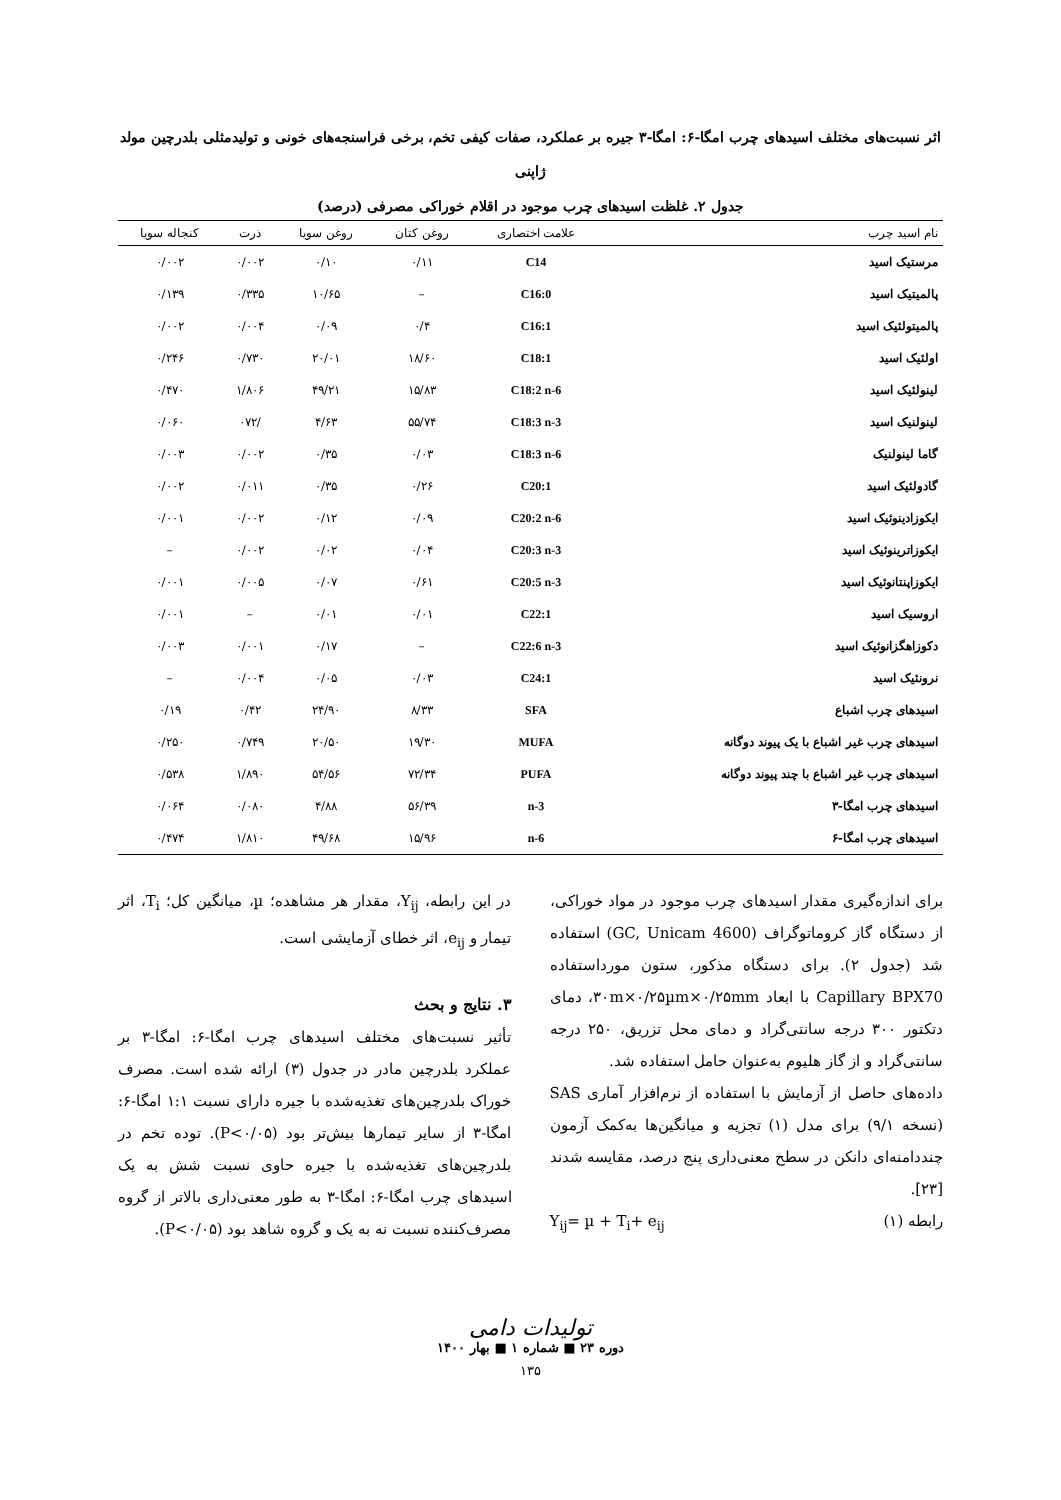اثر نسبت‌های مختلف اسیدهای چرب امگا-۶: امگا-۳ جیره بر عملکرد، صفات کیفی تخم، برخی فراسنجه‌های خونی و تولیدمثلی بلدرچین مولد
ژاپنی
جدول ۲. غلظت اسیدهای چرب موجود در اقلام خوراکی مصرفی (درصد)
| نام اسید چرب | علامت اختصاری | روغن کتان | روغن سویا | ذرت | کنجاله سویا |
| --- | --- | --- | --- | --- | --- |
| مرستیک اسید | C14 | ۰/۱۱ | ۰/۱۰ | ۰/۰۰۲ | ۰/۰۰۲ |
| پالمیتیک اسید | C16:0 | – | ۱۰/۶۵ | ۰/۳۳۵ | ۰/۱۳۹ |
| پالمیتولئیک اسید | C16:1 | ۰/۴ | ۰/۰۹ | ۰/۰۰۴ | ۰/۰۰۲ |
| اولئیک اسید | C18:1 | ۱۸/۶۰ | ۲۰/۰۱ | ۰/۷۳۰ | ۰/۲۴۶ |
| لینولئیک اسید | C18:2 n-6 | ۱۵/۸۳ | ۴۹/۲۱ | ۱/۸۰۶ | ۰/۴۷۰ |
| لینولنیک اسید | C18:3 n-3 | ۵۵/۷۴ | ۴/۶۳ | /۰۷۲ | ۰/۰۶۰ |
| گاما لینولنیک | C18:3 n-6 | ۰/۰۳ | ۰/۳۵ | ۰/۰۰۲ | ۰/۰۰۳ |
| گادولئیک اسید | C20:1 | ۰/۲۶ | ۰/۳۵ | ۰/۰۱۱ | ۰/۰۰۲ |
| ایکوزادینوئیک اسید | C20:2 n-6 | ۰/۰۹ | ۰/۱۲ | ۰/۰۰۲ | ۰/۰۰۱ |
| ایکوزاترینوئیک اسید | C20:3 n-3 | ۰/۰۴ | ۰/۰۲ | ۰/۰۰۲ | – |
| ایکوزاپنتانوئیک اسید | C20:5 n-3 | ۰/۶۱ | ۰/۰۷ | ۰/۰۰۵ | ۰/۰۰۱ |
| اروسیک اسید | C22:1 | ۰/۰۱ | ۰/۰۱ | – | ۰/۰۰۱ |
| دکوزاهگزانوئیک اسید | C22:6 n-3 | – | ۰/۱۷ | ۰/۰۰۱ | ۰/۰۰۳ |
| نرونئیک اسید | C24:1 | ۰/۰۳ | ۰/۰۵ | ۰/۰۰۴ | – |
| اسیدهای چرب اشباع | SFA | ۸/۳۳ | ۲۴/۹۰ | ۰/۴۲ | ۰/۱۹ |
| اسیدهای چرب غیر اشباع با یک پیوند دوگانه | MUFA | ۱۹/۳۰ | ۲۰/۵۰ | ۰/۷۴۹ | ۰/۲۵۰ |
| اسیدهای چرب غیر اشباع با چند پیوند دوگانه | PUFA | ۷۲/۳۴ | ۵۴/۵۶ | ۱/۸۹۰ | ۰/۵۳۸ |
| اسیدهای چرب امگا-۳ | n-3 | ۵۶/۳۹ | ۴/۸۸ | ۰/۰۸۰ | ۰/۰۶۴ |
| اسیدهای چرب امگا-۶ | n-6 | ۱۵/۹۶ | ۴۹/۶۸ | ۱/۸۱۰ | ۰/۴۷۴ |
برای اندازه‌گیری مقدار اسیدهای چرب موجود در مواد خوراکی، از دستگاه گاز کروماتوگراف (GC, Unicam 4600) استفاده شد (جدول ۲). برای دستگاه مذکور، ستون مورداستفاده Capillary BPX70 با ابعاد ۳۰m×۰/۲۵µm×۰/۲۵mm، دمای دتکتور ۳۰۰ درجه سانتی‌گراد و دمای محل تزریق، ۲۵۰ درجه سانتی‌گراد و از گاز هلیوم به‌عنوان حامل استفاده شد.
داده‌های حاصل از آزمایش با استفاده از نرم‌افزار آماری SAS (نسخه ۹/۱) برای مدل (۱) تجزیه و میانگین‌ها به‌کمک آزمون چنددامنه‌ای دانکن در سطح معنی‌داری پنج درصد، مقایسه شدند [۲۳].
رابطه (۱) Y<sub>ij</sub>= µ + T<sub>i</sub>+ e<sub>ij</sub>
در این رابطه، Y<sub>ij</sub>، مقدار هر مشاهده؛ µ، میانگین کل؛ T<sub>i</sub>، اثر تیمار و e<sub>ij</sub>، اثر خطای آزمایشی است.
۳. نتایج و بحث
تأثیر نسبت‌های مختلف اسیدهای چرب امگا-۶: امگا-۳ بر عملکرد بلدرچین مادر در جدول (۳) ارائه شده است. مصرف خوراک بلدرچین‌های تغذیه‌شده با جیره دارای نسبت ۱:۱ امگا-۶: امگا-۳ از سایر تیمارها بیش‌تر بود (P<۰/۰۵). توده تخم در بلدرچین‌های تغذیه‌شده با جیره حاوی نسبت شش به یک اسیدهای چرب امگا-۶: امگا-۳ به طور معنی‌داری بالاتر از گروه مصرف‌کننده نسبت نه به یک و گروه شاهد بود (P<۰/۰۵).
تولیدات دامی
دوره ۲۳ ■ شماره ۱ ■ بهار ۱۴۰۰
۱۳۵